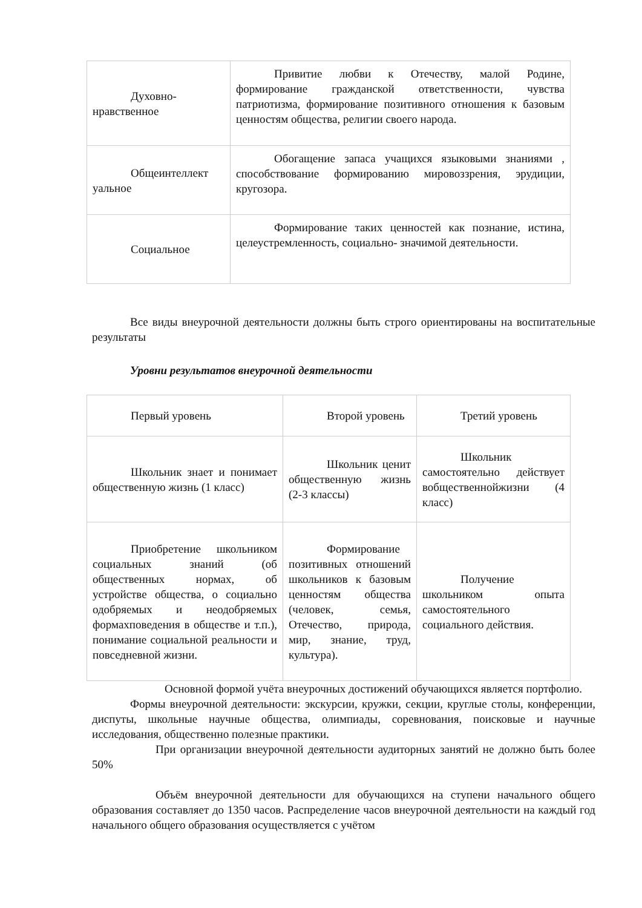| Духовно-нравственное | Привитие любви к Отечеству, малой Родине, формирование гражданской ответственности, чувства патриотизма, формирование позитивного отношения к базовым ценностям общества, религии своего народа. |
| Общеинтеллект уальное | Обогащение запаса учащихся языковыми знаниями , способствование формированию мировоззрения, эрудиции, кругозора. |
| Социальное | Формирование таких ценностей как познание, истина, целеустремленность, социально- значимой деятельности. |
Все виды внеурочной деятельности должны быть строго ориентированы на воспитательные результаты
Уровни результатов внеурочной деятельности
| Первый уровень | Второй уровень | Третий уровень |
| Школьник знает и понимает общественную жизнь (1 класс) | Школьник ценит общественную жизнь (2-3 классы) | Школьник самостоятельно действует вобщественнойжизни (4 класс) |
| Приобретение школьником социальных знаний (об общественных нормах, об устройстве общества, о социально одобряемых и неодобряемых формахповедения в обществе и т.п.), понимание социальной реальности и повседневной жизни. | Формирование позитивных отношений школьников к базовым ценностям общества (человек, семья, Отечество, природа, мир, знание, труд, культура). | Получение школьником опыта самостоятельного социального действия. |
Основной формой учёта внеурочных достижений обучающихся является портфолио.
Формы внеурочной деятельности: экскурсии, кружки, секции, круглые столы, конференции, диспуты, школьные научные общества, олимпиады, соревнования, поисковые и научные исследования, общественно полезные практики.
При организации внеурочной деятельности аудиторных занятий не должно быть более 50%
Объём внеурочной деятельности для обучающихся на ступени начального общего образования составляет до 1350 часов. Распределение часов внеурочной деятельности на каждый год начального общего образования осуществляется с учётом